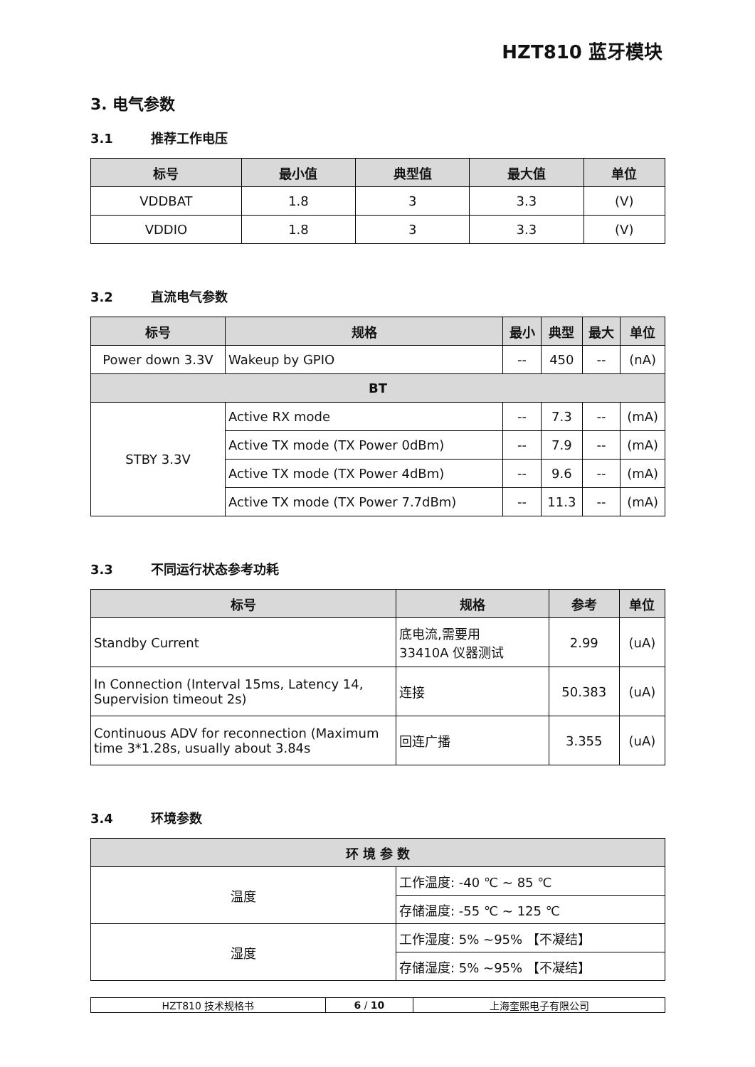HZT810 蓝牙模块
3. 电气参数
3.1 推荐工作电压
| 标号 | 最小值 | 典型值 | 最大值 | 单位 |
| --- | --- | --- | --- | --- |
| VDDBAT | 1.8 | 3 | 3.3 | (V) |
| VDDIO | 1.8 | 3 | 3.3 | (V) |
3.2 直流电气参数
| 标号 | 规格 | 最小 | 典型 | 最大 | 单位 |
| --- | --- | --- | --- | --- | --- |
| Power down 3.3V | Wakeup by GPIO | -- | 450 | -- | (nA) |
| BT | | | | | |
| STBY 3.3V | Active RX mode | -- | 7.3 | -- | (mA) |
| | Active TX mode (TX Power 0dBm) | -- | 7.9 | -- | (mA) |
| | Active TX mode (TX Power 4dBm) | -- | 9.6 | -- | (mA) |
| | Active TX mode (TX Power 7.7dBm) | -- | 11.3 | -- | (mA) |
3.3 不同运行状态参考功耗
| 标号 | 规格 | 参考 | 单位 |
| --- | --- | --- | --- |
| Standby Current | 底电流,需要用 33410A 仪器测试 | 2.99 | (uA) |
| In Connection (Interval 15ms, Latency 14, Supervision timeout 2s) | 连接 | 50.383 | (uA) |
| Continuous ADV for reconnection (Maximum time 3*1.28s, usually about 3.84s | 回连广播 | 3.355 | (uA) |
3.4 环境参数
| 环 境 参 数 | |
| --- | --- |
| 温度 | 工作温度: -40 ℃ ~ 85 ℃ |
| | 存储温度: -55 ℃ ~ 125 ℃ |
| 湿度 | 工作湿度: 5% ~95% 【不凝结】 |
| | 存储湿度: 5% ~95% 【不凝结】 |
| HZT810 技术规格书 | 6 / 10 | 上海奎熙电子有限公司 |